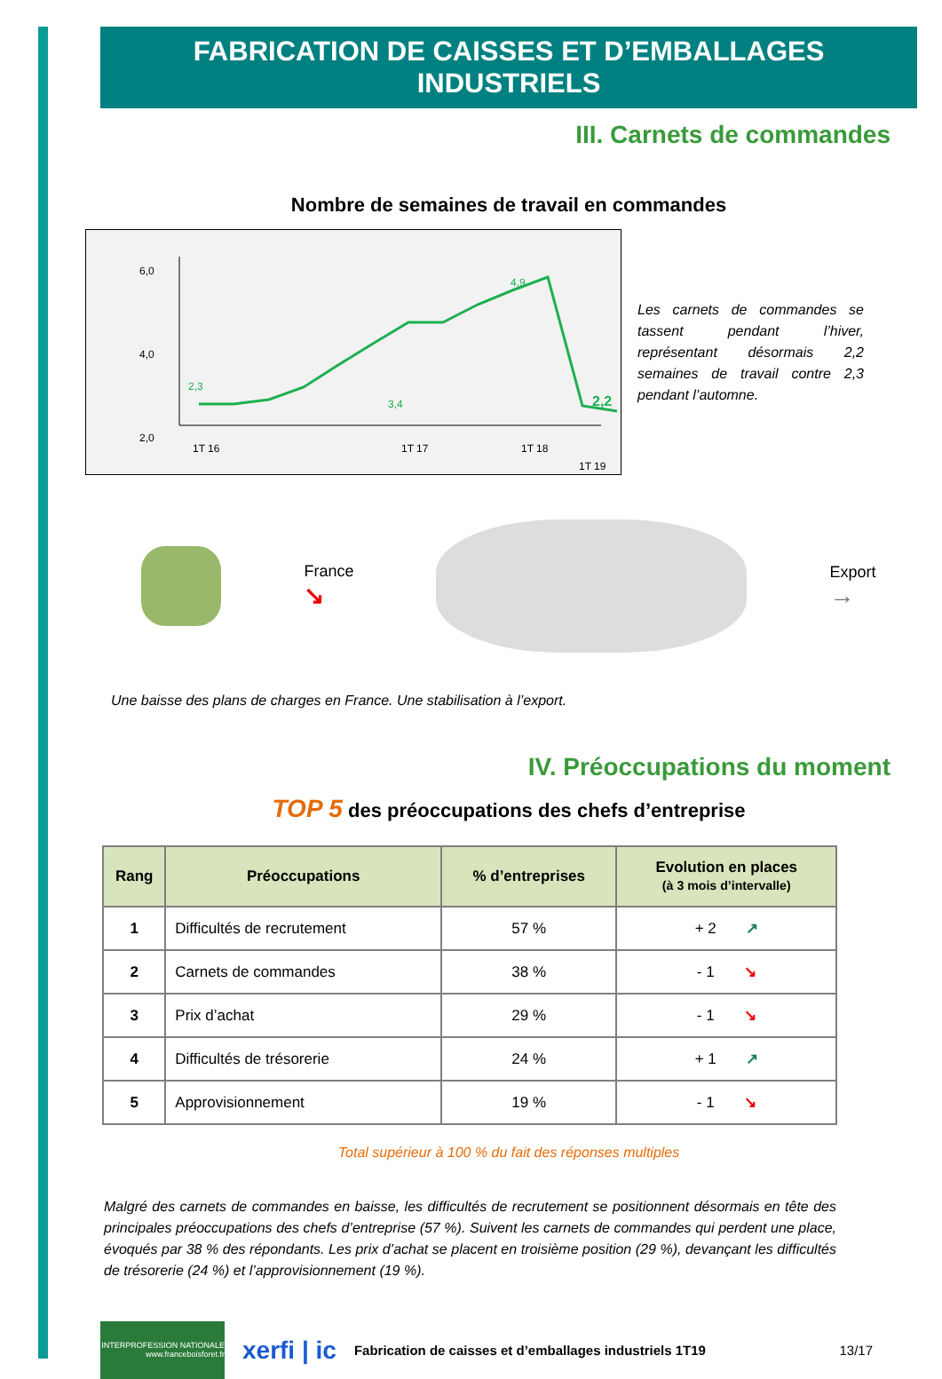FABRICATION DE CAISSES ET D’EMBALLAGES INDUSTRIELS
III. Carnets de commandes
Nombre de semaines de travail en commandes
6,0
2,0
4,0
2,3
3,4
4,9
2,2
1T 16
1T 17
1T 18
1T 19
Les carnets de commandes se tassent pendant l’hiver, représentant désormais 2,2 semaines de travail contre 2,3 pendant l’automne.
France
↘
Export
→
Une baisse des plans de charges en France. Une stabilisation à l’export.
IV. Préoccupations du moment
TOP 5 des préoccupations des chefs d’entreprise
| Rang | Préoccupations | % d’entreprises | Evolution en places (à 3 mois d’intervalle) |
| --- | --- | --- | --- |
| 1 | Difficultés de recrutement | 57 % | + 2 ↗ |
| 2 | Carnets de commandes | 38 % | - 1 ↘ |
| 3 | Prix d’achat | 29 % | - 1 ↘ |
| 4 | Difficultés de trésorerie | 24 % | + 1 ↗ |
| 5 | Approvisionnement | 19 % | - 1 ↘ |
Total supérieur à 100 % du fait des réponses multiples
Malgré des carnets de commandes en baisse, les difficultés de recrutement se positionnent désormais en tête des principales préoccupations des chefs d’entreprise (57 %). Suivent les carnets de commandes qui perdent une place, évoqués par 38 % des répondants. Les prix d’achat se placent en troisième position (29 %), devançant les difficultés de trésorerie (24 %) et l’approvisionnement (19 %).
INTERPROFESSION NATIONALE www.franceboisforet.fr
xerfi | ic
Fabrication de caisses et d’emballages industriels 1T19 13/17